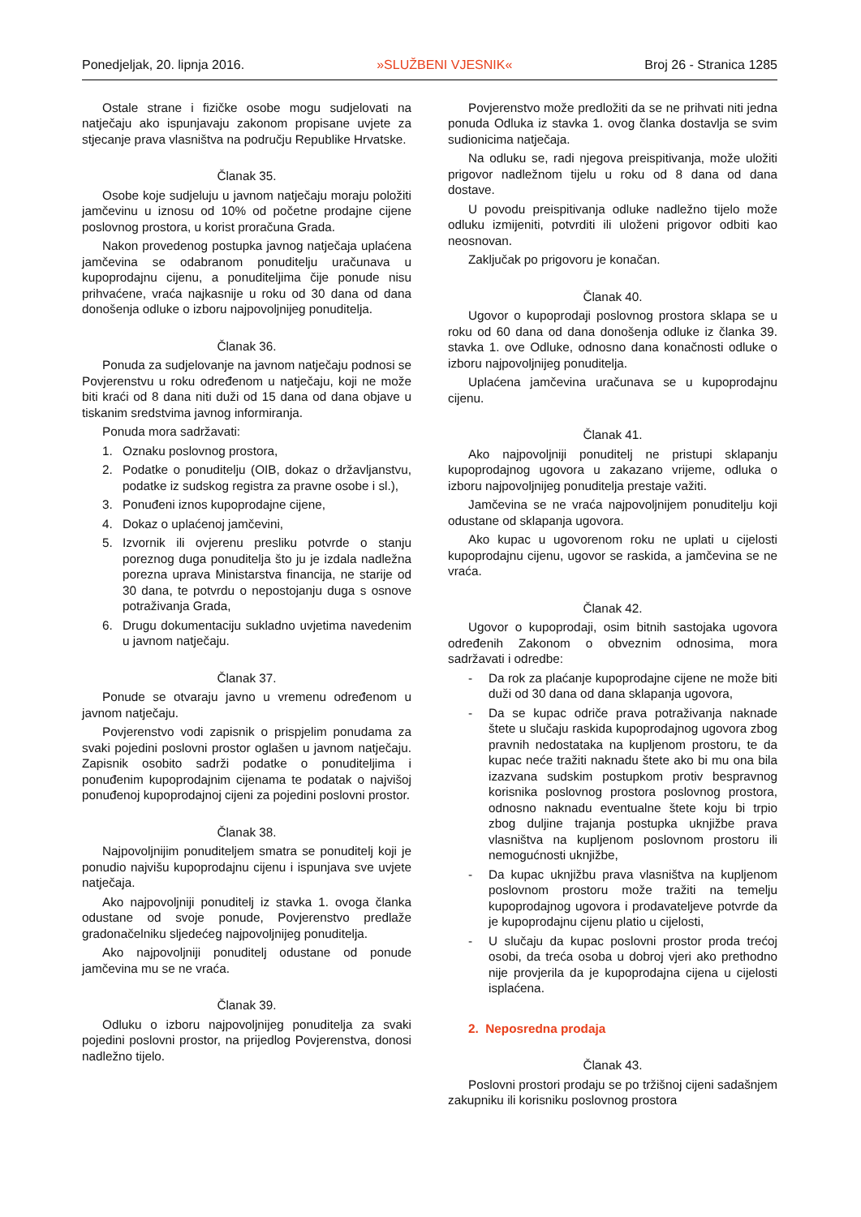Ponedjeljak, 20. lipnja 2016. »SLUŽBENI VJESNIK« Broj 26 - Stranica 1285
Ostale strane i fizičke osobe mogu sudjelovati na natječaju ako ispunjavaju zakonom propisane uvjete za stjecanje prava vlasništva na području Republike Hrvatske.
Članak 35.
Osobe koje sudjeluju u javnom natječaju moraju položiti jamčevinu u iznosu od 10% od početne prodajne cijene poslovnog prostora, u korist proračuna Grada.
Nakon provedenog postupka javnog natječaja uplaćena jamčevina se odabranom ponuditelju uračunava u kupoprodajnu cijenu, a ponuditeljima čije ponude nisu prihvaćene, vraća najkasnije u roku od 30 dana od dana donošenja odluke o izboru najpovoljnijeg ponuditelja.
Članak 36.
Ponuda za sudjelovanje na javnom natječaju podnosi se Povjerenstvu u roku određenom u natječaju, koji ne može biti kraći od 8 dana niti duži od 15 dana od dana objave u tiskanim sredstvima javnog informiranja.
Ponuda mora sadržavati:
1. Oznaku poslovnog prostora,
2. Podatke o ponuditelju (OIB, dokaz o državljanstvu, podatke iz sudskog registra za pravne osobe i sl.),
3. Ponuđeni iznos kupoprodajne cijene,
4. Dokaz o uplaćenoj jamčevini,
5. Izvornik ili ovjerenu presliku potvrde o stanju poreznog duga ponuditelja što ju je izdala nadležna porezna uprava Ministarstva financija, ne starije od 30 dana, te potvrdu o nepostojanju duga s osnove potraživanja Grada,
6. Drugu dokumentaciju sukladno uvjetima navedenim u javnom natječaju.
Članak 37.
Ponude se otvaraju javno u vremenu određenom u javnom natječaju.
Povjerenstvo vodi zapisnik o prispjelim ponudama za svaki pojedini poslovni prostor oglašen u javnom natječaju. Zapisnik osobito sadrži podatke o ponuditeljima i ponuđenim kupoprodajnim cijenama te podatak o najvišoj ponuđenoj kupoprodajnoj cijeni za pojedini poslovni prostor.
Članak 38.
Najpovoljnijim ponuditeljem smatra se ponuditelj koji je ponudio najvišu kupoprodajnu cijenu i ispunjava sve uvjete natječaja.
Ako najpovoljniji ponuditelj iz stavka 1. ovoga članka odustane od svoje ponude, Povjerenstvo predlaže gradonačelniku sljedećeg najpovoljnijeg ponuditelja.
Ako najpovoljniji ponuditelj odustane od ponude jamčevina mu se ne vraća.
Članak 39.
Odluku o izboru najpovoljnijeg ponuditelja za svaki pojedini poslovni prostor, na prijedlog Povjerenstva, donosi nadležno tijelo.
Povjerenstvo može predložiti da se ne prihvati niti jedna ponuda Odluka iz stavka 1. ovog članka dostavlja se svim sudionicima natječaja.
Na odluku se, radi njegova preispitivanja, može uložiti prigovor nadležnom tijelu u roku od 8 dana od dana dostave.
U povodu preispitivanja odluke nadležno tijelo može odluku izmijeniti, potvrditi ili uloženi prigovor odbiti kao neosnovan.
Zaključak po prigovoru je konačan.
Članak 40.
Ugovor o kupoprodaji poslovnog prostora sklapa se u roku od 60 dana od dana donošenja odluke iz članka 39. stavka 1. ove Odluke, odnosno dana konačnosti odluke o izboru najpovoljnijeg ponuditelja.
Uplaćena jamčevina uračunava se u kupoprodajnu cijenu.
Članak 41.
Ako najpovoljniji ponuditelj ne pristupi sklapanju kupoprodajnog ugovora u zakazano vrijeme, odluka o izboru najpovoljnijeg ponuditelja prestaje važiti.
Jamčevina se ne vraća najpovoljnijem ponuditelju koji odustane od sklapanja ugovora.
Ako kupac u ugovorenom roku ne uplati u cijelosti kupoprodajnu cijenu, ugovor se raskida, a jamčevina se ne vraća.
Članak 42.
Ugovor o kupoprodaji, osim bitnih sastojaka ugovora određenih Zakonom o obveznim odnosima, mora sadržavati i odredbe:
- Da rok za plaćanje kupoprodajne cijene ne može biti duži od 30 dana od dana sklapanja ugovora,
- Da se kupac odriče prava potraživanja naknade štete u slučaju raskida kupoprodajnog ugovora zbog pravnih nedostataka na kupljenom prostoru, te da kupac neće tražiti naknadu štete ako bi mu ona bila izazvana sudskim postupkom protiv bespravnog korisnika poslovnog prostora poslovnog prostora, odnosno naknadu eventualne štete koju bi trpio zbog duljine trajanja postupka uknjižbe prava vlasništva na kupljenom poslovnom prostoru ili nemogućnosti uknjižbe,
- Da kupac uknjižbu prava vlasništva na kupljenom poslovnom prostoru može tražiti na temelju kupoprodajnog ugovora i prodavateljeve potvrde da je kupoprodajnu cijenu platio u cijelosti,
- U slučaju da kupac poslovni prostor proda trećoj osobi, da treća osoba u dobroj vjeri ako prethodno nije provjerila da je kupoprodajna cijena u cijelosti isplaćena.
2. Neposredna prodaja
Članak 43.
Poslovni prostori prodaju se po tržišnoj cijeni sadašnjem zakupniku ili korisniku poslovnog prostora